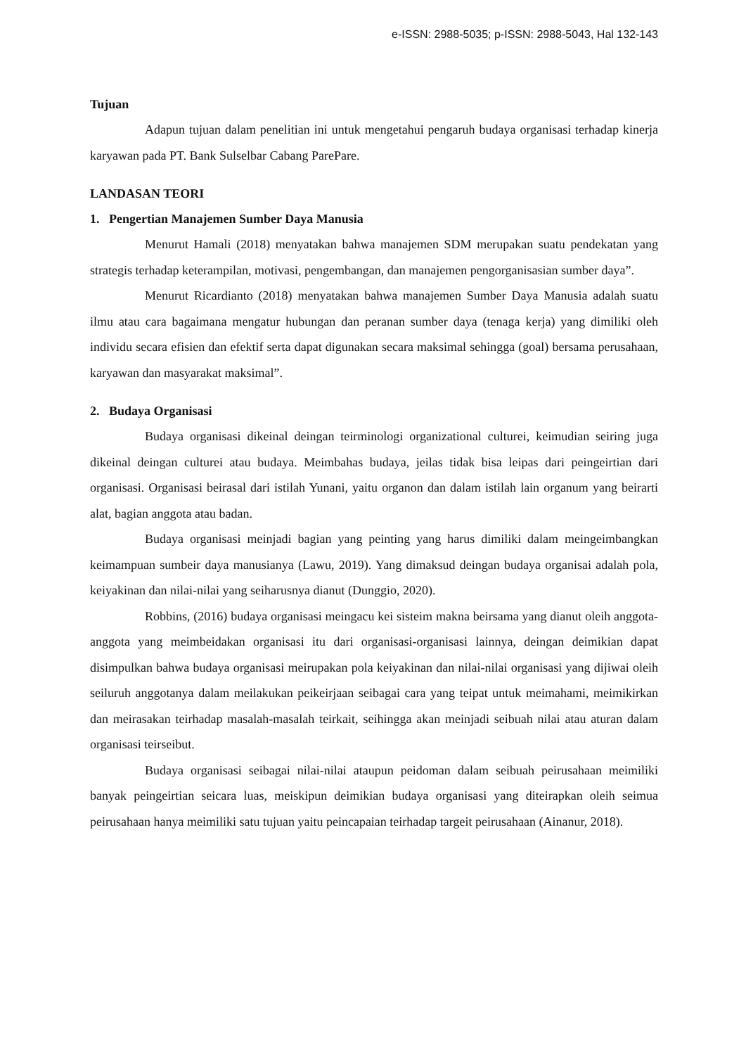e-ISSN: 2988-5035; p-ISSN: 2988-5043, Hal 132-143
Tujuan
Adapun tujuan dalam penelitian ini untuk mengetahui pengaruh budaya organisasi terhadap kinerja karyawan pada PT. Bank Sulselbar Cabang ParePare.
LANDASAN TEORI
1. Pengertian Manajemen Sumber Daya Manusia
Menurut Hamali (2018) menyatakan bahwa manajemen SDM merupakan suatu pendekatan yang strategis terhadap keterampilan, motivasi, pengembangan, dan manajemen pengorganisasian sumber daya”.
Menurut Ricardianto (2018) menyatakan bahwa manajemen Sumber Daya Manusia adalah suatu ilmu atau cara bagaimana mengatur hubungan dan peranan sumber daya (tenaga kerja) yang dimiliki oleh individu secara efisien dan efektif serta dapat digunakan secara maksimal sehingga (goal) bersama perusahaan, karyawan dan masyarakat maksimal”.
2. Budaya Organisasi
Budaya organisasi dikeinal deingan teirminologi organizational culturei, keimudian seiring juga dikeinal deingan culturei atau budaya. Meimbahas budaya, jeilas tidak bisa leipas dari peingeirtian dari organisasi. Organisasi beirasal dari istilah Yunani, yaitu organon dan dalam istilah lain organum yang beirarti alat, bagian anggota atau badan.
Budaya organisasi meinjadi bagian yang peinting yang harus dimiliki dalam meingeimbangkan keimampuan sumbeir daya manusianya (Lawu, 2019). Yang dimaksud deingan budaya organisai adalah pola, keiyakinan dan nilai-nilai yang seiharusnya dianut (Dunggio, 2020).
Robbins, (2016) budaya organisasi meingacu kei sisteim makna beirsama yang dianut oleih anggota-anggota yang meimbeidakan organisasi itu dari organisasi-organisasi lainnya, deingan deimikian dapat disimpulkan bahwa budaya organisasi meirupakan pola keiyakinan dan nilai-nilai organisasi yang dijiwai oleih seiluruh anggotanya dalam meilakukan peikeirjaan seibagai cara yang teipat untuk meimahami, meimikirkan dan meirasakan teirhadap masalah-masalah teirkait, seihingga akan meinjadi seibuah nilai atau aturan dalam organisasi teirseibut.
Budaya organisasi seibagai nilai-nilai ataupun peidoman dalam seibuah peirusahaan meimiliki banyak peingeirtian seicara luas, meiskipun deimikian budaya organisasi yang diteirapkan oleih seimua peirusahaan hanya meimiliki satu tujuan yaitu peincapaian teirhadap targeit peirusahaan (Ainanur, 2018).